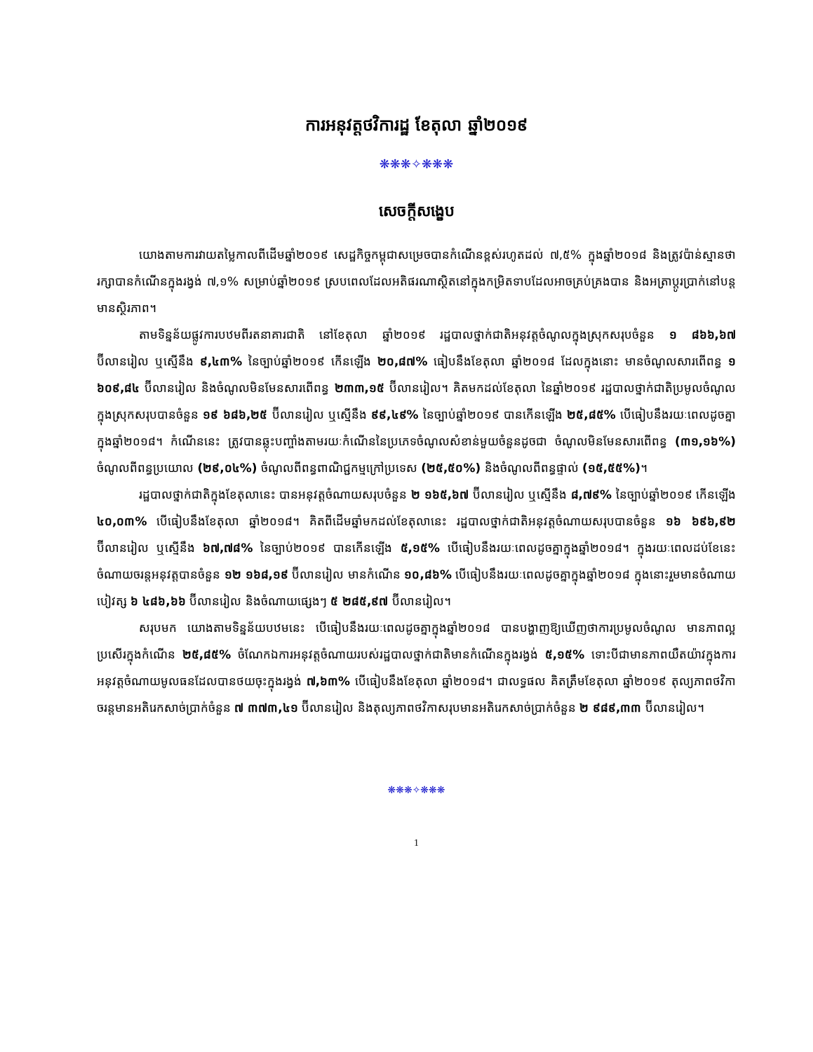ការអនុវត្តថវិការដ្ឋ ខែតុលា ឆ្នាំ២០១៩
❋❋❋✧❋❋❋
សេចក្តីសង្ខេប
យោងតាមការវាយតម្លៃកាលពីដើមឆ្នាំ២០១៩ សេដ្ឋកិច្ចកម្ពុជាសម្រេចបានកំណើនខ្ពស់រហូតដល់ ៧,៥% ក្នុងឆ្នាំ២០១៨ និងត្រូវប៉ាន់ស្មានថារក្សាបានកំណើនក្នុងរង្វង់ ៧,១% សម្រាប់ឆ្នាំ២០១៩ ស្របពេលដែលអតិផរណាស្ថិតនៅក្នុងកម្រិតទាបដែលអាចគ្រប់គ្រងបាន និងអត្រាប្តូរប្រាក់នៅបន្តមានស្ថិរភាព។
តាមទិន្នន័យផ្លូវការបឋមពីរតនាគារជាតិ នៅខែតុលា ឆ្នាំ២០១៩ រដ្ឋបាលថ្នាក់ជាតិអនុវត្តចំណូលក្នុងស្រុកសរុបចំនួន ១ ៨៦៦,៦៧ ប៊ីលានរៀល ឬស្មើនឹង ៩,៤៣% នៃច្បាប់ឆ្នាំ២០១៩ កើនឡើង ២០,៨៧% ធៀបនឹងខែតុលា ឆ្នាំ២០១៨ ដែលក្នុងនោះ មានចំណូលសារពើពន្ធ ១ ៦០៩,៨៤ ប៊ីលានរៀល និងចំណូលមិនមែនសារពើពន្ធ ២៣៣,១៥ ប៊ីលានរៀល។ គិតមកដល់ខែតុលា នៃឆ្នាំ២០១៩ រដ្ឋបាលថ្នាក់ជាតិប្រមូលចំណូលក្នុងស្រុកសរុបបានចំនួន ១៩ ៦៨៦,២៥ ប៊ីលានរៀល ឬស្មើនឹង ៩៩,៤៩% នៃច្បាប់ឆ្នាំ២០១៩ បានកើនឡើង ២៥,៨៥% បើធៀបនឹងរយៈពេលដូចគ្នាក្នុងឆ្នាំ២០១៨។ កំណើននេះ ត្រូវបានឆ្លុះបញ្ចាំងតាមរយៈកំណើននៃប្រភេទចំណូលសំខាន់មួយចំនួនដូចជា ចំណូលមិនមែនសារពើពន្ធ (៣១,១៦%) ចំណូលពីពន្ធប្រយោល (២៩,០៤%) ចំណូលពីពន្ធពាណិជ្ជកម្មក្រៅប្រទេស (២៥,៥០%) និងចំណូលពីពន្ធផ្ទាល់ (១៥,៥៥%)។
រដ្ឋបាលថ្នាក់ជាតិក្នុងខែតុលានេះ បានអនុវត្តចំណាយសរុបចំនួន ២ ១៦៥,៦៧ ប៊ីលានរៀល ឬស្មើនឹង ៨,៧៩% នៃច្បាប់ឆ្នាំ២០១៩ កើនឡើង ៤០,០៣% បើធៀបនឹងខែតុលា ឆ្នាំ២០១៨។ គិតពីដើមឆ្នាំមកដល់ខែតុលានេះ រដ្ឋបាលថ្នាក់ជាតិអនុវត្តចំណាយសរុបបានចំនួន ១៦ ៦៩៦,៩២ ប៊ីលានរៀល ឬស្មើនឹង ៦៧,៧៨% នៃច្បាប់២០១៩ បានកើនឡើង ៥,១៥% បើធៀបនឹងរយៈពេលដូចគ្នាក្នុងឆ្នាំ២០១៨។ ក្នុងរយៈពេលដប់ខែនេះ ចំណាយចរន្តអនុវត្តបានចំនួន ១២ ១៦៨,១៩ ប៊ីលានរៀល មានកំណើន ១០,៨៦% បើធៀបនឹងរយៈពេលដូចគ្នាក្នុងឆ្នាំ២០១៨ ក្នុងនោះរួមមានចំណាយបៀវត្ស ៦ ៤៨៦,៦៦ ប៊ីលានរៀល និងចំណាយផ្សេងៗ ៥ ២៨៥,៩៧ ប៊ីលានរៀល។
សរុបមក យោងតាមទិន្នន័យបឋមនេះ បើធៀបនឹងរយៈពេលដូចគ្នាក្នុងឆ្នាំ២០១៨ បានបង្ហាញឱ្យឃើញថាការប្រមូលចំណូល មានភាពល្អប្រសើរក្នុងកំណើន ២៥,៨៥% ចំណែកឯការអនុវត្តចំណាយរបស់រដ្ឋបាលថ្នាក់ជាតិមានកំណើនក្នុងរង្វង់ ៥,១៥% ទោះបីជាមានភាពយឺតយ៉ាវក្នុងការអនុវត្តចំណាយមូលធនដែលបានថយចុះក្នុងរង្វង់ ៧,៦៣% បើធៀបនឹងខែតុលា ឆ្នាំ២០១៨។ ជាលទ្ធផល គិតត្រឹមខែតុលា ឆ្នាំ២០១៩ តុល្យភាពថវិកាចរន្តមានអតិរេកសាច់ប្រាក់ចំនួន ៧ ៣៧៣,៤១ ប៊ីលានរៀល និងតុល្យភាពថវិកាសរុបមានអតិរេកសាច់ប្រាក់ចំនួន ២ ៩៨៩,៣៣ ប៊ីលានរៀល។
❋❋❋✧❋❋❋
1